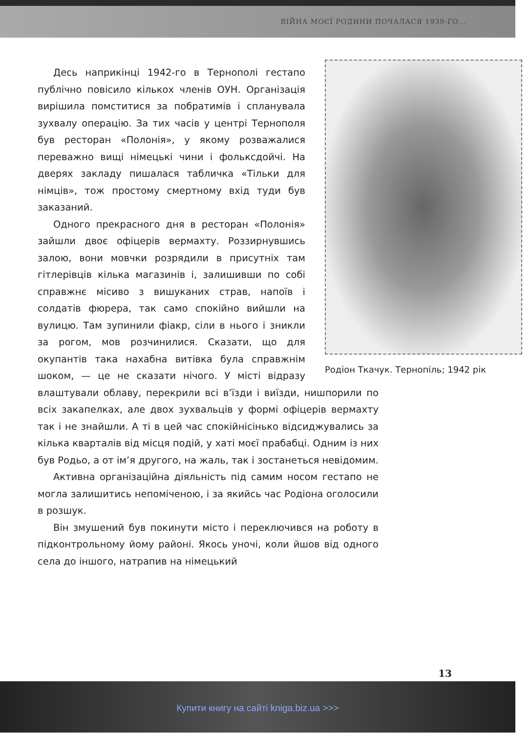ВІЙНА МОЄЇ РОДИНИ ПОЧАЛАСЯ 1939-ГО...
Родіон Ткачук. Тернопіль; 1942 рік
Десь наприкінці 1942-го в Тернополі гестапо публічно повісило кількох членів ОУН. Організація вирішила помститися за побратимів і спланувала зухвалу операцію. За тих часів у центрі Тернополя був ресторан «Полонія», у якому розважалися переважно вищі німецькі чини і фольксдойчі. На дверях закладу пишалася табличка «Тільки для німців», тож простому смертному вхід туди був заказаний.
Одного прекрасного дня в ресторан «Полонія» зайшли двоє офіцерів вермахту. Роззирнувшись залою, вони мовчки розрядили в присутніх там гітлерівців кілька магазинів і, залишивши по собі справжнє місиво з вишуканих страв, напоїв і солдатів фюрера, так само спокійно вийшли на вулицю. Там зупинили фіакр, сіли в нього і зникли за рогом, мов розчинилися. Сказати, що для окупантів така нахабна витівка була справжнім шоком, — це не сказати нічого. У місті відразу влаштували облаву, перекрили всі в’їзди і виїзди, нишпорили по всіх закапелках, але двох зухвальців у формі офіцерів вермахту так і не знайшли. А ті в цей час спокійнісінько відсиджувались за кілька кварталів від місця подій, у хаті моєї прабабці. Одним із них був Родьо, а от ім’я другого, на жаль, так і зостанеться невідомим.
Активна організаційна діяльність під самим носом гестапо не могла залишитись непоміченою, і за якийсь час Родіона оголосили в розшук.
Він змушений був покинути місто і переключився на роботу в підконтрольному йому районі. Якось уночі, коли йшов від одного села до іншого, натрапив на німецький
13
Купити книгу на сайті kniga.biz.ua >>>